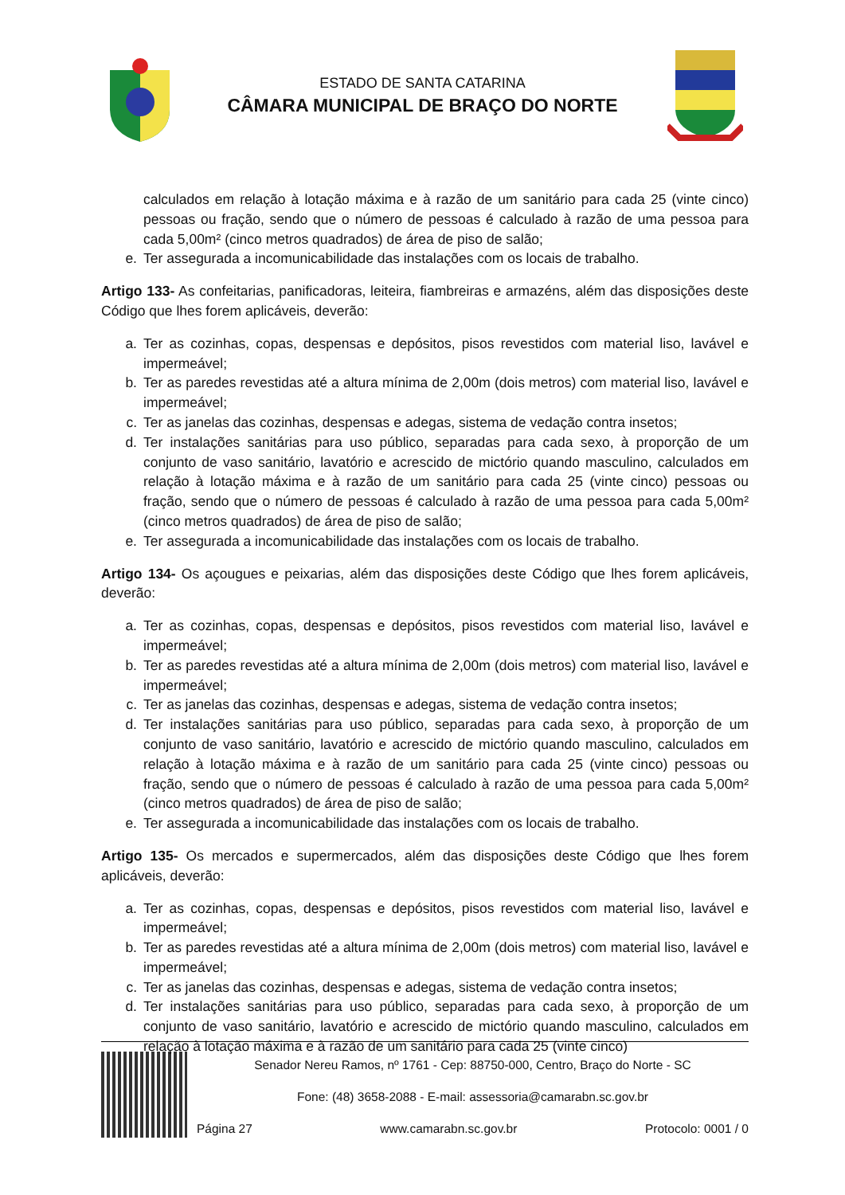ESTADO DE SANTA CATARINA
CÂMARA MUNICIPAL DE BRAÇO DO NORTE
calculados em relação à lotação máxima e à razão de um sanitário para cada 25 (vinte cinco) pessoas ou fração, sendo que o número de pessoas é calculado à razão de uma pessoa para cada 5,00m² (cinco metros quadrados) de área de piso de salão;
e. Ter assegurada a incomunicabilidade das instalações com os locais de trabalho.
Artigo 133- As confeitarias, panificadoras, leiteira, fiambreiras e armazéns, além das disposições deste Código que lhes forem aplicáveis, deverão:
a. Ter as cozinhas, copas, despensas e depósitos, pisos revestidos com material liso, lavável e impermeável;
b. Ter as paredes revestidas até a altura mínima de 2,00m (dois metros) com material liso, lavável e impermeável;
c. Ter as janelas das cozinhas, despensas e adegas, sistema de vedação contra insetos;
d. Ter instalações sanitárias para uso público, separadas para cada sexo, à proporção de um conjunto de vaso sanitário, lavatório e acrescido de mictório quando masculino, calculados em relação à lotação máxima e à razão de um sanitário para cada 25 (vinte cinco) pessoas ou fração, sendo que o número de pessoas é calculado à razão de uma pessoa para cada 5,00m² (cinco metros quadrados) de área de piso de salão;
e. Ter assegurada a incomunicabilidade das instalações com os locais de trabalho.
Artigo 134- Os açougues e peixarias, além das disposições deste Código que lhes forem aplicáveis, deverão:
a. Ter as cozinhas, copas, despensas e depósitos, pisos revestidos com material liso, lavável e impermeável;
b. Ter as paredes revestidas até a altura mínima de 2,00m (dois metros) com material liso, lavável e impermeável;
c. Ter as janelas das cozinhas, despensas e adegas, sistema de vedação contra insetos;
d. Ter instalações sanitárias para uso público, separadas para cada sexo, à proporção de um conjunto de vaso sanitário, lavatório e acrescido de mictório quando masculino, calculados em relação à lotação máxima e à razão de um sanitário para cada 25 (vinte cinco) pessoas ou fração, sendo que o número de pessoas é calculado à razão de uma pessoa para cada 5,00m² (cinco metros quadrados) de área de piso de salão;
e. Ter assegurada a incomunicabilidade das instalações com os locais de trabalho.
Artigo 135- Os mercados e supermercados, além das disposições deste Código que lhes forem aplicáveis, deverão:
a. Ter as cozinhas, copas, despensas e depósitos, pisos revestidos com material liso, lavável e impermeável;
b. Ter as paredes revestidas até a altura mínima de 2,00m (dois metros) com material liso, lavável e impermeável;
c. Ter as janelas das cozinhas, despensas e adegas, sistema de vedação contra insetos;
d. Ter instalações sanitárias para uso público, separadas para cada sexo, à proporção de um conjunto de vaso sanitário, lavatório e acrescido de mictório quando masculino, calculados em relação à lotação máxima e à razão de um sanitário para cada 25 (vinte cinco)
Senador Nereu Ramos, nº 1761 - Cep: 88750-000, Centro, Braço do Norte - SC
Fone: (48) 3658-2088 - E-mail: assessoria@camarabn.sc.gov.br
Página 27 www.camarabn.sc.gov.br Protocolo: 0001 / 0